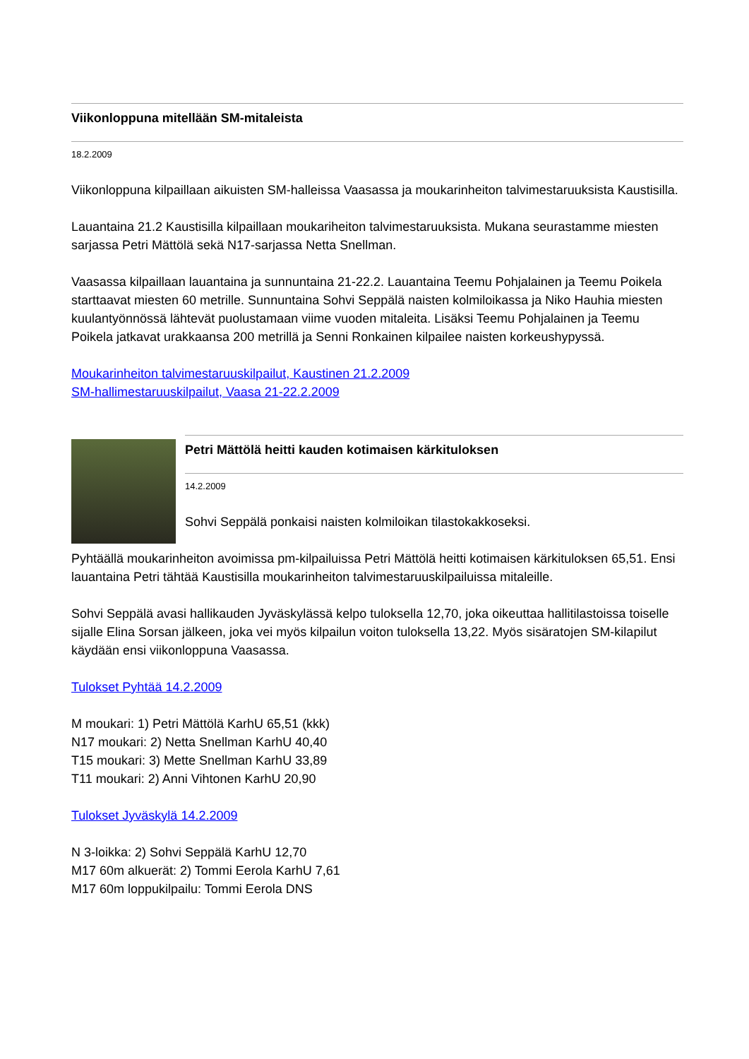Viikonloppuna mitellään SM-mitaleista
18.2.2009
Viikonloppuna kilpaillaan aikuisten SM-halleissa Vaasassa ja moukarinheiton talvimestaruuksista Kaustisilla.
Lauantaina 21.2 Kaustisilla kilpaillaan moukariheiton talvimestaruuksista. Mukana seurastamme miesten sarjassa Petri Mättölä sekä N17-sarjassa Netta Snellman.
Vaasassa kilpaillaan lauantaina ja sunnuntaina 21-22.2. Lauantaina Teemu Pohjalainen ja Teemu Poikela starttaavat miesten 60 metrille. Sunnuntaina Sohvi Seppälä naisten kolmiloikassa ja Niko Hauhia miesten kuulantyönnössä lähtevät puolustamaan viime vuoden mitaleita. Lisäksi Teemu Pohjalainen ja Teemu Poikela jatkavat urakkaansa 200 metrillä ja Senni Ronkainen kilpailee naisten korkeushypyssä.
Moukarinheiton talvimestaruuskilpailut, Kaustinen 21.2.2009
SM-hallimestaruuskilpailut, Vaasa 21-22.2.2009
Petri Mättölä heitti kauden kotimaisen kärkituloksen
14.2.2009
Sohvi Seppälä ponkaisi naisten kolmiloikan tilastokakkoseksi.
Pyhtäällä moukarinheiton avoimissa pm-kilpailuissa Petri Mättölä heitti kotimaisen kärkituloksen 65,51. Ensi lauantaina Petri tähtää Kaustisilla moukarinheiton talvimestaruuskilpailuissa mitaleille.
Sohvi Seppälä avasi hallikauden Jyväskylässä kelpo tuloksella 12,70, joka oikeuttaa hallitilastoissa toiselle sijalle Elina Sorsan jälkeen, joka vei myös kilpailun voiton tuloksella 13,22. Myös sisäratojen SM-kilapilut käydään ensi viikonloppuna Vaasassa.
Tulokset Pyhtää 14.2.2009
M moukari: 1) Petri Mättölä KarhU 65,51 (kkk)
N17 moukari: 2) Netta Snellman KarhU 40,40
T15 moukari: 3) Mette Snellman KarhU 33,89
T11 moukari: 2) Anni Vihtonen KarhU 20,90
Tulokset Jyväskylä 14.2.2009
N 3-loikka: 2) Sohvi Seppälä KarhU 12,70
M17 60m alkuerät: 2) Tommi Eerola KarhU 7,61
M17 60m loppukilpailu: Tommi Eerola DNS